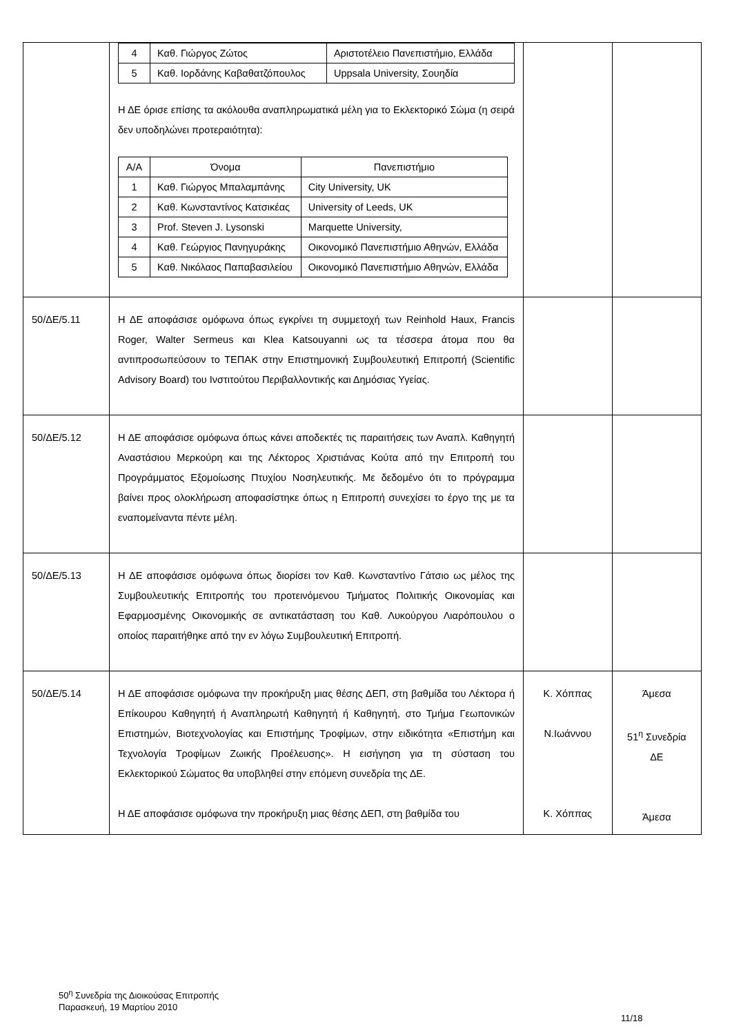| | / 4 / Καθ. Γιώργος Ζώτος / Αριστοτέλειο Πανεπιστήμιο, Ελλάδα / / 5 / Καθ. Ιορδάνης Καβαθατζόπουλος / Uppsala University, Σουηδία / Η ΔΕ όρισε επίσης τα ακόλουθα αναπληρωματικά μέλη για το Εκλεκτορικό Σώμα (η σειρά δεν υποδηλώνει προτεραιότητα): / Α/Α / Όνομα / Πανεπιστήμιο / / --- / --- / --- / / 1 / Καθ. Γιώργος Μπαλαμπάνης / City University, UK / / 2 / Καθ. Κωνσταντίνος Κατσικέας / University of Leeds, UK / / 3 / Prof. Steven J. Lysonski / Marquette University, / / 4 / Καθ. Γεώργιος Πανηγυράκης / Οικονομικό Πανεπιστήμιο Αθηνών, Ελλάδα / / 5 / Καθ. Νικόλαος Παπαβασιλείου / Οικονομικό Πανεπιστήμιο Αθηνών, Ελλάδα / | | |
| 50/ΔΕ/5.11 | Η ΔΕ αποφάσισε ομόφωνα όπως εγκρίνει τη συμμετοχή των Reinhold Haux, Francis Roger, Walter Sermeus και Klea Katsouyanni ως τα τέσσερα άτομα που θα αντιπροσωπεύσουν το ΤΕΠΑΚ στην Επιστημονική Συμβουλευτική Επιτροπή (Scientific Advisory Board) του Ινστιτούτου Περιβαλλοντικής και Δημόσιας Υγείας. | | |
| 50/ΔΕ/5.12 | Η ΔΕ αποφάσισε ομόφωνα όπως κάνει αποδεκτές τις παραιτήσεις των Αναπλ. Καθηγητή Αναστάσιου Μερκούρη και της Λέκτορος Χριστιάνας Κούτα από την Επιτροπή του Προγράμματος Εξομοίωσης Πτυχίου Νοσηλευτικής. Με δεδομένο ότι το πρόγραμμα βαίνει προς ολοκλήρωση αποφασίστηκε όπως η Επιτροπή συνεχίσει το έργο της με τα εναπομείναντα πέντε μέλη. | | |
| 50/ΔΕ/5.13 | Η ΔΕ αποφάσισε ομόφωνα όπως διορίσει τον Καθ. Κωνσταντίνο Γάτσιο ως μέλος της Συμβουλευτικής Επιτροπής του προτεινόμενου Τμήματος Πολιτικής Οικονομίας και Εφαρμοσμένης Οικονομικής σε αντικατάσταση του Καθ. Λυκούργου Λιαρόπουλου ο οποίος παραιτήθηκε από την εν λόγω Συμβουλευτική Επιτροπή. | | |
| 50/ΔΕ/5.14 | Η ΔΕ αποφάσισε ομόφωνα την προκήρυξη μιας θέσης ΔΕΠ, στη βαθμίδα του Λέκτορα ή Επίκουρου Καθηγητή ή Αναπληρωτή Καθηγητή ή Καθηγητή, στο Τμήμα Γεωπονικών Επιστημών, Βιοτεχνολογίας και Επιστήμης Τροφίμων, στην ειδικότητα «Επιστήμη και Τεχνολογία Τροφίμων Ζωικής Προέλευσης». Η εισήγηση για τη σύσταση του Εκλεκτορικού Σώματος θα υποβληθεί στην επόμενη συνεδρία της ΔΕ. Η ΔΕ αποφάσισε ομόφωνα την προκήρυξη μιας θέσης ΔΕΠ, στη βαθμίδα του | Κ. Χόππας Ν.Ιωάννου Κ. Χόππας | Άμεσα 51<sup>η</sup> Συνεδρία ΔΕ Άμεσα |
50<sup>η</sup> Συνεδρία της Διοικούσας Επιτροπής
Παρασκευή, 19 Μαρτίου 2010
11/18